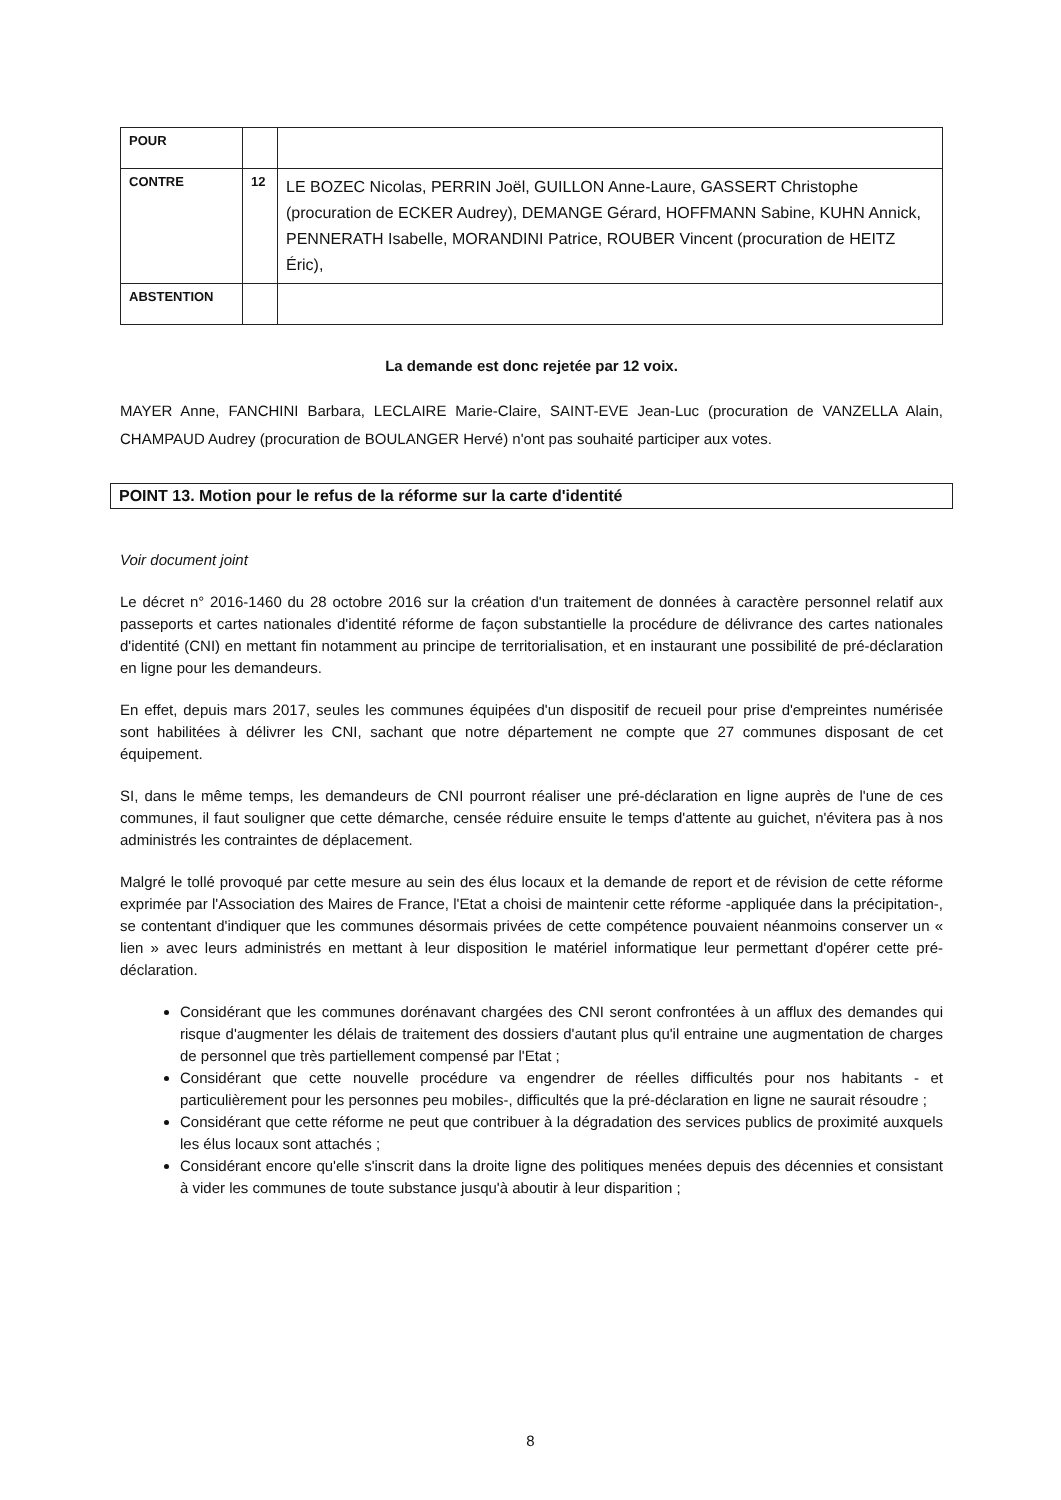| POUR | | |
| CONTRE | 12 | LE BOZEC Nicolas, PERRIN Joël, GUILLON Anne-Laure, GASSERT Christophe (procuration de ECKER Audrey), DEMANGE Gérard, HOFFMANN Sabine, KUHN Annick, PENNERATH Isabelle, MORANDINI Patrice, ROUBER Vincent (procuration de HEITZ Éric), |
| ABSTENTION | | |
La demande est donc rejetée par 12 voix.
MAYER Anne, FANCHINI Barbara, LECLAIRE Marie-Claire, SAINT-EVE Jean-Luc (procuration de VANZELLA Alain, CHAMPAUD Audrey (procuration de BOULANGER Hervé) n'ont pas souhaité participer aux votes.
POINT 13. Motion pour le refus de la réforme sur la carte d'identité
Voir document joint
Le décret n° 2016-1460 du 28 octobre 2016 sur la création d'un traitement de données à caractère personnel relatif aux passeports et cartes nationales d'identité réforme de façon substantielle la procédure de délivrance des cartes nationales d'identité (CNI) en mettant fin notamment au principe de territorialisation, et en instaurant une possibilité de pré-déclaration en ligne pour les demandeurs.
En effet, depuis mars 2017, seules les communes équipées d'un dispositif de recueil pour prise d'empreintes numérisée sont habilitées à délivrer les CNI, sachant que notre département ne compte que 27 communes disposant de cet équipement.
SI, dans le même temps, les demandeurs de CNI pourront réaliser une pré-déclaration en ligne auprès de l'une de ces communes, il faut souligner que cette démarche, censée réduire ensuite le temps d'attente au guichet, n'évitera pas à nos administrés les contraintes de déplacement.
Malgré le tollé provoqué par cette mesure au sein des élus locaux et la demande de report et de révision de cette réforme exprimée par l'Association des Maires de France, l'Etat a choisi de maintenir cette réforme -appliquée dans la précipitation-, se contentant d'indiquer que les communes désormais privées de cette compétence pouvaient néanmoins conserver un « lien » avec leurs administrés en mettant à leur disposition le matériel informatique leur permettant d'opérer cette pré-déclaration.
Considérant que les communes dorénavant chargées des CNI seront confrontées à un afflux des demandes qui risque d'augmenter les délais de traitement des dossiers d'autant plus qu'il entraine une augmentation de charges de personnel que très partiellement compensé par l'Etat ;
Considérant que cette nouvelle procédure va engendrer de réelles difficultés pour nos habitants - et particulièrement pour les personnes peu mobiles-, difficultés que la pré-déclaration en ligne ne saurait résoudre ;
Considérant que cette réforme ne peut que contribuer à la dégradation des services publics de proximité auxquels les élus locaux sont attachés ;
Considérant encore qu'elle s'inscrit dans la droite ligne des politiques menées depuis des décennies et consistant à vider les communes de toute substance jusqu'à aboutir à leur disparition ;
8